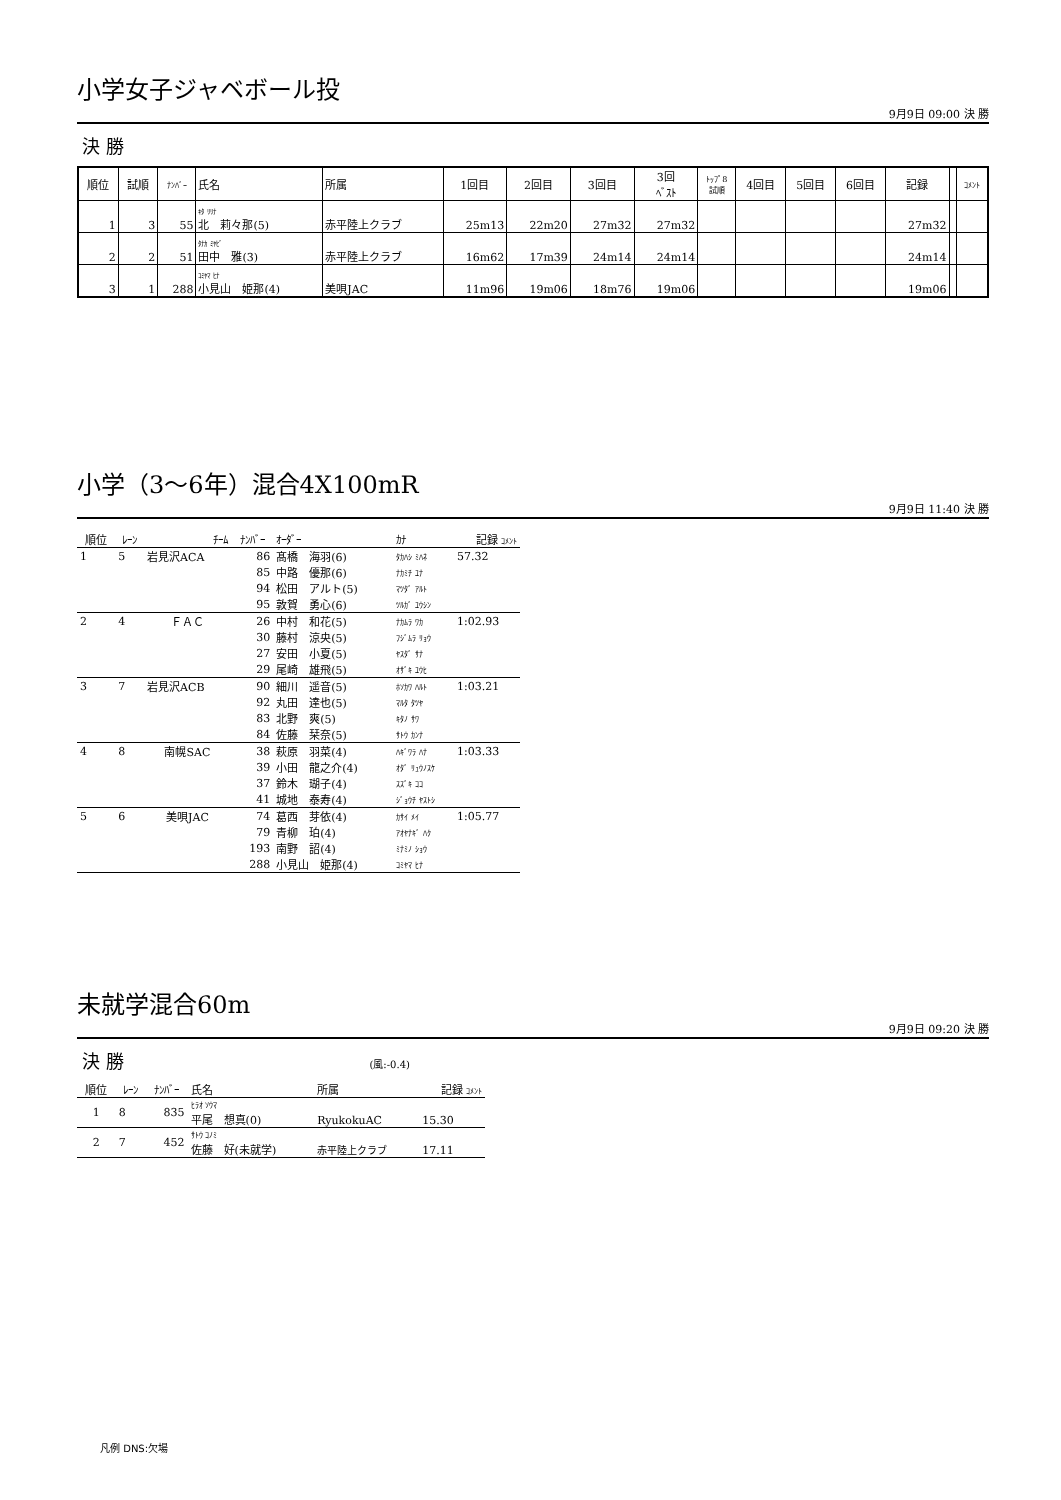小学女子ジャベボール投
9月9日 09:00 決 勝
決 勝
| 順位 | 試順 | ﾅﾝﾊﾞｰ | 氏名 | 所属 | 1回目 | 2回目 | 3回目 | 3回 ﾍﾞｽﾄ | ﾄｯﾌﾟ8 試順 | 4回目 | 5回目 | 6回目 | 記録 | | ｺﾒﾝﾄ |
| --- | --- | --- | --- | --- | --- | --- | --- | --- | --- | --- | --- | --- | --- | --- | --- |
| 1 | 3 | 55 | ｷﾀ ﾘﾘﾅ 北 莉々那(5) | 赤平陸上クラブ | 25m13 | 22m20 | 27m32 | 27m32 | | | | | 27m32 | | |
| 2 | 2 | 51 | ﾀﾅｶ ﾐﾔﾋﾞ 田中 雅(3) | 赤平陸上クラブ | 16m62 | 17m39 | 24m14 | 24m14 | | | | | 24m14 | | |
| 3 | 1 | 288 | ｺﾐﾔﾏ ﾋﾅ 小見山 姫那(4) | 美唄JAC | 11m96 | 19m06 | 18m76 | 19m06 | | | | | 19m06 | | |
小学（3～6年）混合4X100mR
9月9日 11:40 決 勝
| 順位 | ﾚｰﾝ | ﾁｰﾑ | ﾅﾝﾊﾞｰ | ｵｰﾀﾞｰ | ｶﾅ | 記録 ｺﾒﾝﾄ |
| --- | --- | --- | --- | --- | --- | --- |
| 1 | 5 | 岩見沢ACA | 86 | 髙橋 海羽(6) | ﾀｶﾊｼ ﾐﾊﾈ | 57.32 |
| | | | 85 | 中路 優那(6) | ﾅｶﾐﾁ ﾕﾅ | |
| | | | 94 | 松田 アルト(5) | ﾏﾂﾀﾞ ｱﾙﾄ | |
| | | | 95 | 敦賀 勇心(6) | ﾂﾙｶﾞ ﾕｳｼﾝ | |
| 2 | 4 | ＦＡＣ | 26 | 中村 和花(5) | ﾅｶﾑﾗ ﾜｶ | 1:02.93 |
| | | | 30 | 藤村 涼央(5) | ﾌｼﾞﾑﾗ ﾘｮｳ | |
| | | | 27 | 安田 小夏(5) | ﾔｽﾀﾞ ｻﾅ | |
| | | | 29 | 尾崎 雄飛(5) | ｵｻﾞｷ ﾕｳﾋ | |
| 3 | 7 | 岩見沢ACB | 90 | 細川 遥音(5) | ﾎｿｶﾜ ﾊﾙﾄ | 1:03.21 |
| | | | 92 | 丸田 達也(5) | ﾏﾙﾀ ﾀﾂﾔ | |
| | | | 83 | 北野 爽(5) | ｷﾀﾉ ｻﾜ | |
| | | | 84 | 佐藤 栞奈(5) | ｻﾄｳ ｶﾝﾅ | |
| 4 | 8 | 南幌SAC | 38 | 萩原 羽菜(4) | ﾊｷﾞﾜﾗ ﾊﾅ | 1:03.33 |
| | | | 39 | 小田 龍之介(4) | ｵﾀﾞ ﾘｭｳﾉｽｹ | |
| | | | 37 | 鈴木 瑚子(4) | ｽｽﾞｷ ｺｺ | |
| | | | 41 | 城地 泰寿(4) | ｼﾞｮｳﾁ ﾔｽﾄｼ | |
| 5 | 6 | 美唄JAC | 74 | 葛西 芽依(4) | ｶｻｲ ﾒｲ | 1:05.77 |
| | | | 79 | 青柳 珀(4) | ｱｵﾔﾅｷﾞ ﾊｸ | |
| | | | 193 | 南野 詔(4) | ﾐﾅﾐﾉ ｼｮｳ | |
| | | | 288 | 小見山 姫那(4) | ｺﾐﾔﾏ ﾋﾅ | |
未就学混合60m
9月9日 09:20 決 勝
決 勝 (風:-0.4)
| 順位 | ﾚｰﾝ | ﾅﾝﾊﾞｰ | 氏名 | 所属 | 記録 ｺﾒﾝﾄ |
| --- | --- | --- | --- | --- | --- |
| 1 | 8 | 835 | ﾋﾗｵ ｿｳﾏ 平尾 想真(0) | RyukokuAC | 15.30 |
| 2 | 7 | 452 | ｻﾄｳ ｺﾉﾐ 佐藤 好(未就学) | 赤平陸上クラブ | 17.11 |
凡例 DNS:欠場